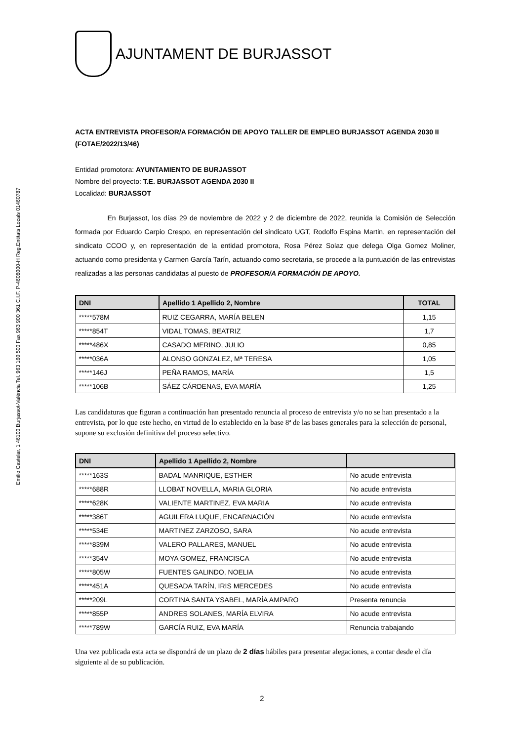Emilio Castelar, 1 46100 Burjassot-València Tel. 963 160 500 Fax 963 900 361 C.I.F. P-4608000-H Reg.Entitats Locals 01460787
AJUNTAMENT DE BURJASSOT
ACTA ENTREVISTA PROFESOR/A FORMACIÓN DE APOYO TALLER DE EMPLEO BURJASSOT AGENDA 2030 II (FOTAE/2022/13/46)
Entidad promotora: AYUNTAMIENTO DE BURJASSOT
Nombre del proyecto: T.E. BURJASSOT AGENDA 2030 II
Localidad: BURJASSOT
En Burjassot, los días 29 de noviembre de 2022 y 2 de diciembre de 2022, reunida la Comisión de Selección formada por Eduardo Carpio Crespo, en representación del sindicato UGT, Rodolfo Espina Martin, en representación del sindicato CCOO y, en representación de la entidad promotora, Rosa Pérez Solaz que delega Olga Gomez Moliner, actuando como presidenta y Carmen García Tarín, actuando como secretaria, se procede a la puntuación de las entrevistas realizadas a las personas candidatas al puesto de PROFESOR/A FORMACIÓN DE APOYO.
| DNI | Apellido 1 Apellido 2, Nombre | TOTAL |
| --- | --- | --- |
| *****578M | RUIZ CEGARRA, MARÍA BELEN | 1,15 |
| *****854T | VIDAL TOMAS, BEATRIZ | 1,7 |
| *****486X | CASADO MERINO, JULIO | 0,85 |
| *****036A | ALONSO GONZALEZ, Mª TERESA | 1,05 |
| *****146J | PEÑA RAMOS, MARÍA | 1,5 |
| *****106B | SÁEZ CÁRDENAS, EVA MARÍA | 1,25 |
Las candidaturas que figuran a continuación han presentado renuncia al proceso de entrevista y/o no se han presentado a la entrevista, por lo que este hecho, en virtud de lo establecido en la base 8ª de las bases generales para la selección de personal, supone su exclusión definitiva del proceso selectivo.
| DNI | Apellido 1 Apellido 2, Nombre | |
| --- | --- | --- |
| *****163S | BADAL MANRIQUE, ESTHER | No acude entrevista |
| *****688R | LLOBAT NOVELLA, MARIA GLORIA | No acude entrevista |
| *****628K | VALIENTE MARTINEZ, EVA MARIA | No acude entrevista |
| *****386T | AGUILERA LUQUE, ENCARNACIÓN | No acude entrevista |
| *****534E | MARTINEZ ZARZOSO, SARA | No acude entrevista |
| *****839M | VALERO PALLARES, MANUEL | No acude entrevista |
| *****354V | MOYA GOMEZ, FRANCISCA | No acude entrevista |
| *****805W | FUENTES GALINDO, NOELIA | No acude entrevista |
| *****451A | QUESADA TARÍN, IRIS MERCEDES | No acude entrevista |
| *****209L | CORTINA SANTA YSABEL, MARÍA AMPARO | Presenta renuncia |
| *****855P | ANDRES SOLANES, MARÍA ELVIRA | No acude entrevista |
| *****789W | GARCÍA RUIZ, EVA MARÍA | Renuncia trabajando |
Una vez publicada esta acta se dispondrá de un plazo de 2 días hábiles para presentar alegaciones, a contar desde el día siguiente al de su publicación.
2